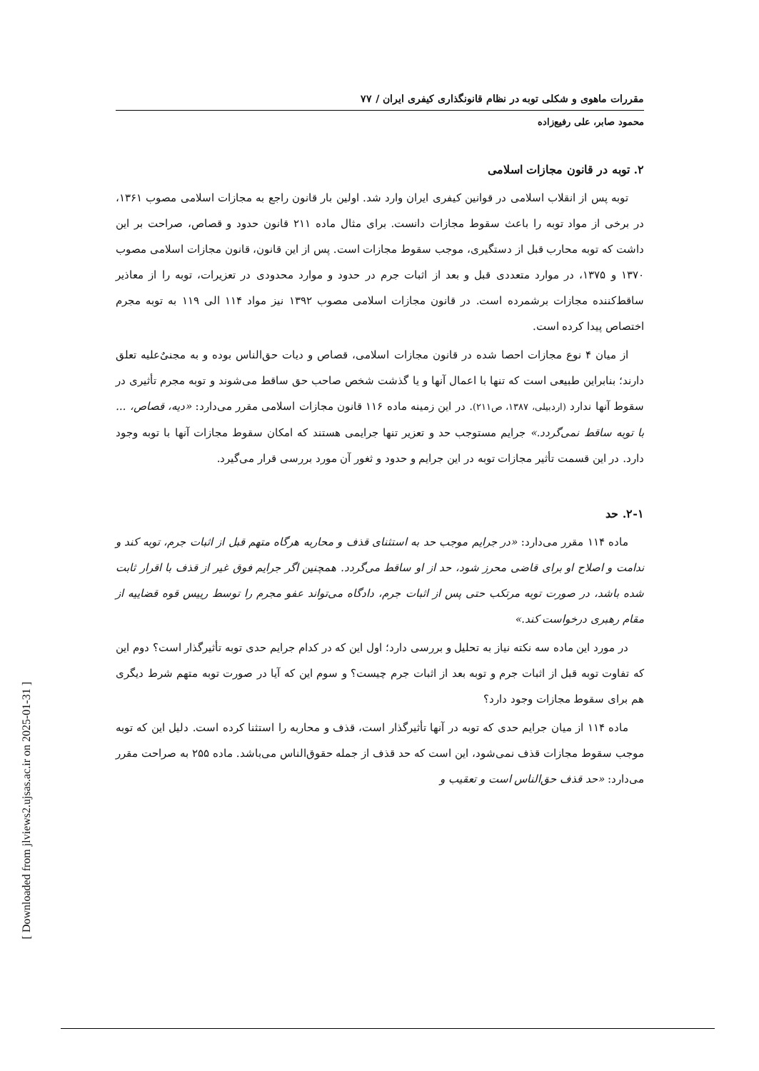مقررات ماهوی و شکلی توبه در نظام قانونگذاری کیفری ایران / ۷۷
محمود صابر، علی رفیع‌زاده
۲. توبه در قانون مجازات اسلامی
توبه پس از انقلاب اسلامی در قوانین کیفری ایران وارد شد. اولین بار قانون راجع به مجازات اسلامی مصوب ۱۳۶۱، در برخی از مواد توبه را باعث سقوط مجازات دانست. برای مثال ماده ۲۱۱ قانون حدود و قصاص، صراحت بر این داشت که توبه محارب قبل از دستگیری، موجب سقوط مجازات است. پس از این قانون، قانون مجازات اسلامی مصوب ۱۳۷۰ و ۱۳۷۵، در موارد متعددی قبل و بعد از اثبات جرم در حدود و موارد محدودی در تعزیرات، توبه را از معاذیر ساقط‌کننده مجازات برشمرده است. در قانون مجازات اسلامی مصوب ۱۳۹۲ نیز مواد ۱۱۴ الی ۱۱۹ به توبه مجرم اختصاص پیدا کرده است.
از میان ۴ نوع مجازات احصا شده در قانون مجازات اسلامی، قصاص و دیات حق‌الناس بوده و به مجنیٌ‌علیه تعلق دارند؛ بنابراین طبیعی است که تنها با اعمال آنها و یا گذشت شخص صاحب حق ساقط می‌شوند و توبه مجرم تأثیری در سقوط آنها ندارد (اردبیلی، ۱۳۸۷، ص۲۱۱). در این زمینه ماده ۱۱۶ قانون مجازات اسلامی مقرر می‌دارد: «دیه، قصاص، ... با توبه ساقط نمی‌گردد.» جرایم مستوجب حد و تعزیر تنها جرایمی هستند که امکان سقوط مجازات آنها با توبه وجود دارد. در این قسمت تأثیر مجازات توبه در این جرایم و حدود و ثغور آن مورد بررسی قرار می‌گیرد.
۲-۱. حد
ماده ۱۱۴ مقرر می‌دارد: «در جرایم موجب حد به استثنای قذف و محاربه هرگاه متهم قبل از اثبات جرم، توبه کند و ندامت و اصلاح او برای قاضی محرز شود، حد از او ساقط می‌گردد. همچنین اگر جرایم فوق غیر از قذف با اقرار ثابت شده باشد، در صورت توبه مرتکب حتی پس از اثبات جرم، دادگاه می‌تواند عفو مجرم را توسط رییس قوه قضاییه از مقام رهبری درخواست کند.»
در مورد این ماده سه نکته نیاز به تحلیل و بررسی دارد؛ اول این که در کدام جرایم حدی توبه تأثیرگذار است؟ دوم این که تفاوت توبه قبل از اثبات جرم و توبه بعد از اثبات جرم چیست؟ و سوم این که آیا در صورت توبه متهم شرط دیگری هم برای سقوط مجازات وجود دارد؟
ماده ۱۱۴ از میان جرایم حدی که توبه در آنها تأثیرگذار است، قذف و محاربه را استثنا کرده است. دلیل این که توبه موجب سقوط مجازات قذف نمی‌شود، این است که حد قذف از جمله حقوق‌الناس می‌باشد. ماده ۲۵۵ به صراحت مقرر می‌دارد: «حد قذف حق‌الناس است و تعقیب و
[ Downloaded from jlviews2.ujsas.ac.ir on 2025-01-31 ]